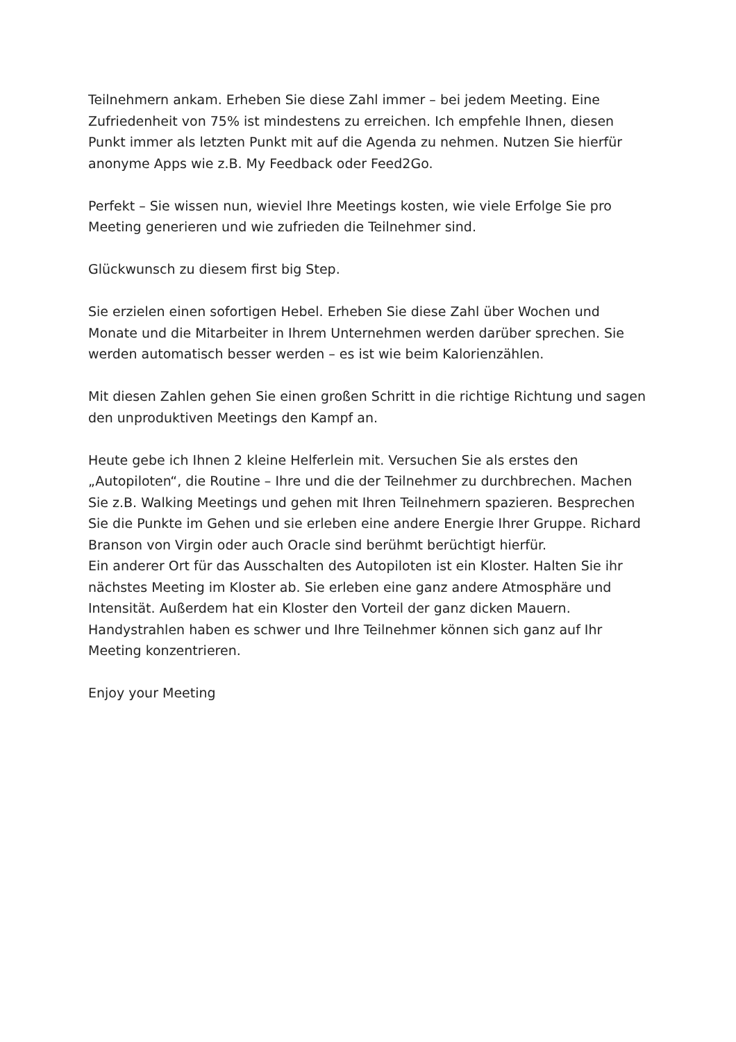Teilnehmern ankam. Erheben Sie diese Zahl immer – bei jedem Meeting. Eine Zufriedenheit von 75% ist mindestens zu erreichen. Ich empfehle Ihnen, diesen Punkt immer als letzten Punkt mit auf die Agenda zu nehmen. Nutzen Sie hierfür anonyme Apps wie z.B. My Feedback oder Feed2Go.
Perfekt – Sie wissen nun, wieviel Ihre Meetings kosten, wie viele Erfolge Sie pro Meeting generieren und wie zufrieden die Teilnehmer sind.
Glückwunsch zu diesem first big Step.
Sie erzielen einen sofortigen Hebel. Erheben Sie diese Zahl über Wochen und Monate und die Mitarbeiter in Ihrem Unternehmen werden darüber sprechen. Sie werden automatisch besser werden – es ist wie beim Kalorienzählen.
Mit diesen Zahlen gehen Sie einen großen Schritt in die richtige Richtung und sagen den unproduktiven Meetings den Kampf an.
Heute gebe ich Ihnen 2 kleine Helferlein mit. Versuchen Sie als erstes den „Autopiloten“, die Routine – Ihre und die der Teilnehmer zu durchbrechen. Machen Sie z.B. Walking Meetings und gehen mit Ihren Teilnehmern spazieren. Besprechen Sie die Punkte im Gehen und sie erleben eine andere Energie Ihrer Gruppe. Richard Branson von Virgin oder auch Oracle sind berühmt berüchtigt hierfür.
Ein anderer Ort für das Ausschalten des Autopiloten ist ein Kloster. Halten Sie ihr nächstes Meeting im Kloster ab. Sie erleben eine ganz andere Atmosphäre und Intensität. Außerdem hat ein Kloster den Vorteil der ganz dicken Mauern. Handystrahlen haben es schwer und Ihre Teilnehmer können sich ganz auf Ihr Meeting konzentrieren.
Enjoy your Meeting